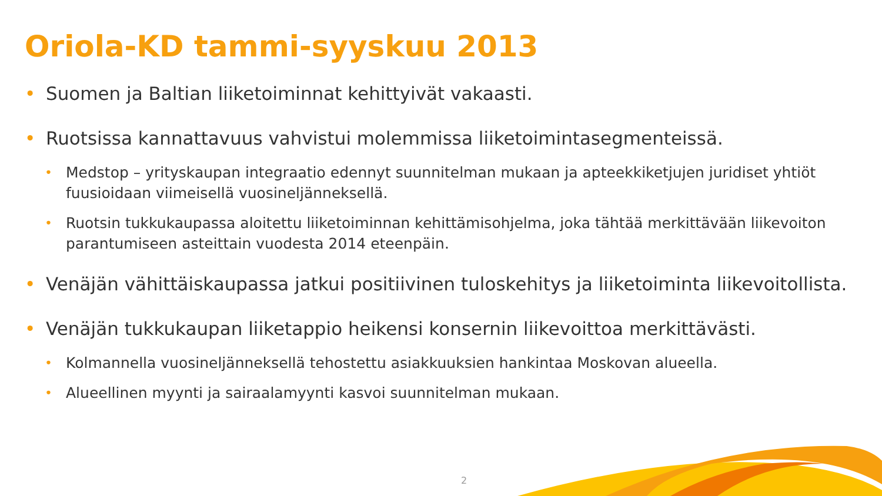Oriola-KD tammi-syyskuu 2013
• Suomen ja Baltian liiketoiminnat kehittyivät vakaasti.
• Ruotsissa kannattavuus vahvistui molemmissa liiketoimintasegmenteissä.
• Medstop – yrityskaupan integraatio edennyt suunnitelman mukaan ja apteekkiketjujen juridiset yhtiöt fuusioidaan viimeisellä vuosineljänneksellä.
• Ruotsin tukkukaupassa aloitettu liiketoiminnan kehittämisohjelma, joka tähtää merkittävään liikevoiton parantumiseen asteittain vuodesta 2014 eteenpäin.
• Venäjän vähittäiskaupassa jatkui positiivinen tuloskehitys ja liiketoiminta liikevoitollista.
• Venäjän tukkukaupan liiketappio heikensi konsernin liikevoittoa merkittävästi.
• Kolmannella vuosineljänneksellä tehostettu asiakkuuksien hankintaa Moskovan alueella.
• Alueellinen myynti ja sairaalamyynti kasvoi suunnitelman mukaan.
2